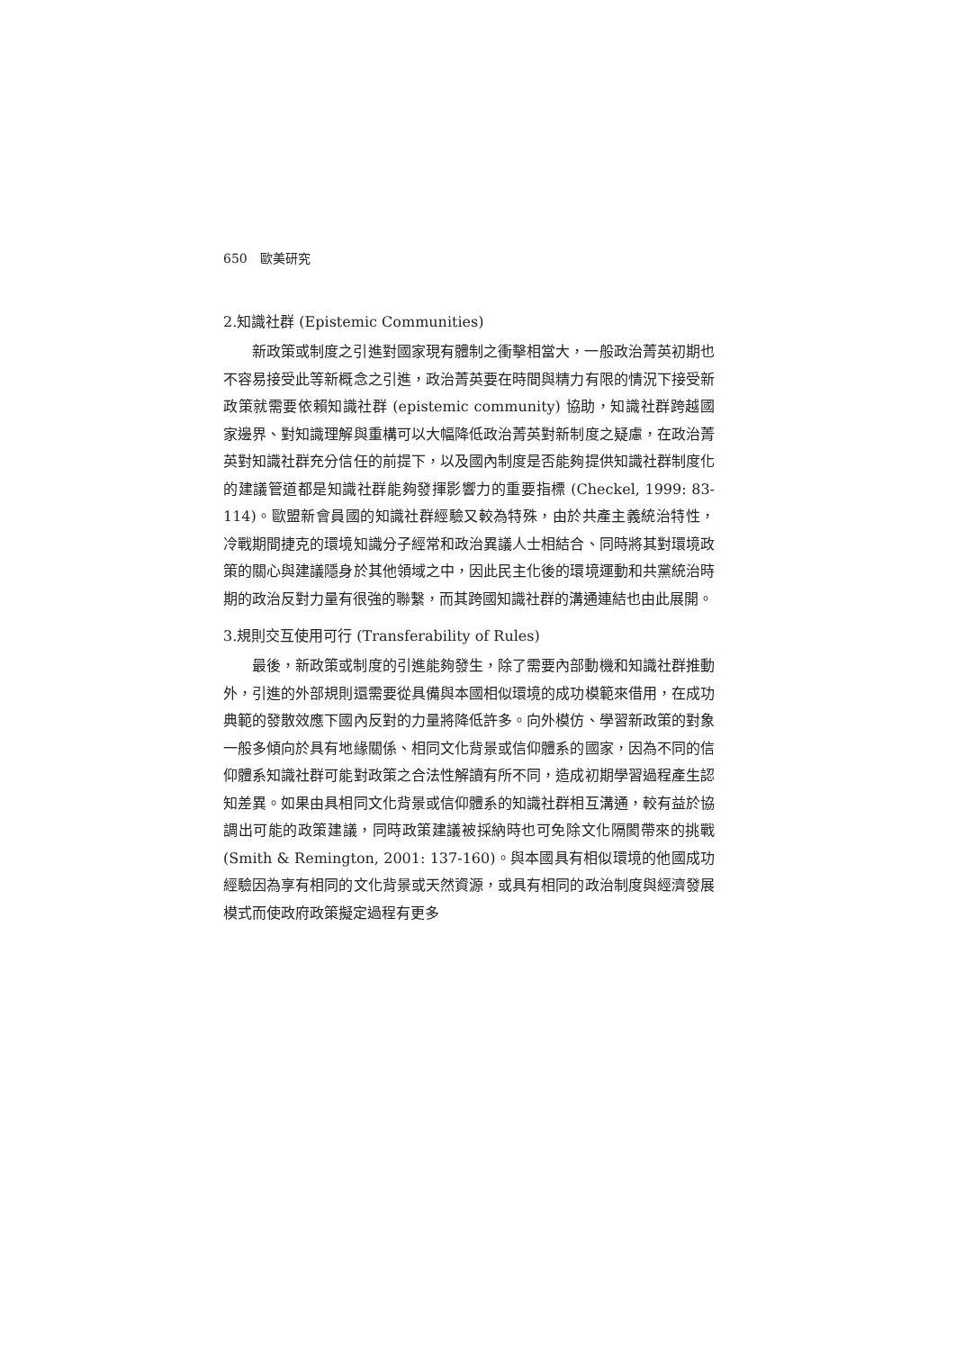650　歐美研究
2.知識社群 (Epistemic Communities)
新政策或制度之引進對國家現有體制之衝擊相當大，一般政治菁英初期也不容易接受此等新概念之引進，政治菁英要在時間與精力有限的情況下接受新政策就需要依賴知識社群 (epistemic community) 協助，知識社群跨越國家邊界、對知識理解與重構可以大幅降低政治菁英對新制度之疑慮，在政治菁英對知識社群充分信任的前提下，以及國內制度是否能夠提供知識社群制度化的建議管道都是知識社群能夠發揮影響力的重要指標 (Checkel, 1999: 83-114)。歐盟新會員國的知識社群經驗又較為特殊，由於共產主義統治特性，冷戰期間捷克的環境知識分子經常和政治異議人士相結合、同時將其對環境政策的關心與建議隱身於其他領域之中，因此民主化後的環境運動和共黨統治時期的政治反對力量有很強的聯繫，而其跨國知識社群的溝通連結也由此展開。
3.規則交互使用可行 (Transferability of Rules)
最後，新政策或制度的引進能夠發生，除了需要內部動機和知識社群推動外，引進的外部規則還需要從具備與本國相似環境的成功模範來借用，在成功典範的發散效應下國內反對的力量將降低許多。向外模仿、學習新政策的對象一般多傾向於具有地緣關係、相同文化背景或信仰體系的國家，因為不同的信仰體系知識社群可能對政策之合法性解讀有所不同，造成初期學習過程產生認知差異。如果由具相同文化背景或信仰體系的知識社群相互溝通，較有益於協調出可能的政策建議，同時政策建議被採納時也可免除文化隔閡帶來的挑戰 (Smith & Remington, 2001: 137-160)。與本國具有相似環境的他國成功經驗因為享有相同的文化背景或天然資源，或具有相同的政治制度與經濟發展模式而使政府政策擬定過程有更多